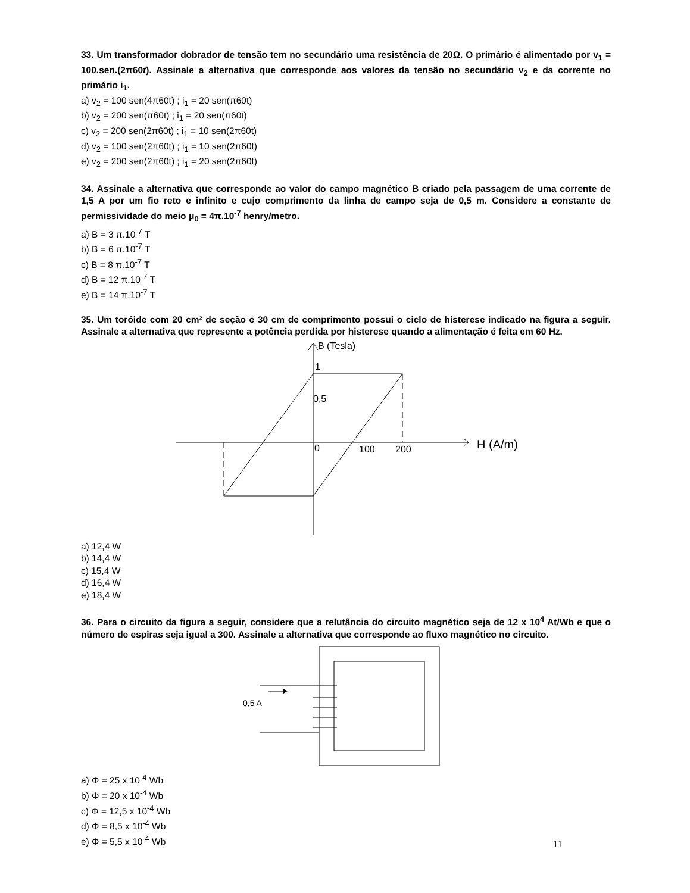33. Um transformador dobrador de tensão tem no secundário uma resistência de 20Ω. O primário é alimentado por v<sub>1</sub> = 100.sen.(2π60t). Assinale a alternativa que corresponde aos valores da tensão no secundário v<sub>2</sub> e da corrente no primário i<sub>1</sub>.
a) v<sub>2</sub> = 100 sen(4π60t) ; i<sub>1</sub> = 20 sen(π60t)
b) v<sub>2</sub> = 200 sen(π60t) ; i<sub>1</sub> = 20 sen(π60t)
c) v<sub>2</sub> = 200 sen(2π60t) ; i<sub>1</sub> = 10 sen(2π60t)
d) v<sub>2</sub> = 100 sen(2π60t) ; i<sub>1</sub> = 10 sen(2π60t)
e) v<sub>2</sub> = 200 sen(2π60t) ; i<sub>1</sub> = 20 sen(2π60t)
34. Assinale a alternativa que corresponde ao valor do campo magnético B criado pela passagem de uma corrente de 1,5 A por um fio reto e infinito e cujo comprimento da linha de campo seja de 0,5 m. Considere a constante de permissividade do meio μ<sub>0</sub> = 4π.10<sup>-7</sup> henry/metro.
a) B = 3 π.10<sup>-7</sup> T
b) B = 6 π.10<sup>-7</sup> T
c) B = 8 π.10<sup>-7</sup> T
d) B = 12 π.10<sup>-7</sup> T
e) B = 14 π.10<sup>-7</sup> T
35. Um toróide com 20 cm² de seção e 30 cm de comprimento possui o ciclo de histerese indicado na figura a seguir. Assinale a alternativa que represente a potência perdida por histerese quando a alimentação é feita em 60 Hz.
B (Tesla)
1
0,5
0
100
200
H (A/m)
a) 12,4 W
b) 14,4 W
c) 15,4 W
d) 16,4 W
e) 18,4 W
36. Para o circuito da figura a seguir, considere que a relutância do circuito magnético seja de 12 x 10<sup>4</sup> At/Wb e que o número de espiras seja igual a 300. Assinale a alternativa que corresponde ao fluxo magnético no circuito.
0,5 A
a) Φ = 25 x 10<sup>-4</sup> Wb
b) Φ = 20 x 10<sup>-4</sup> Wb
c) Φ = 12,5 x 10<sup>-4</sup> Wb
d) Φ = 8,5 x 10<sup>-4</sup> Wb
e) Φ = 5,5 x 10<sup>-4</sup> Wb
11